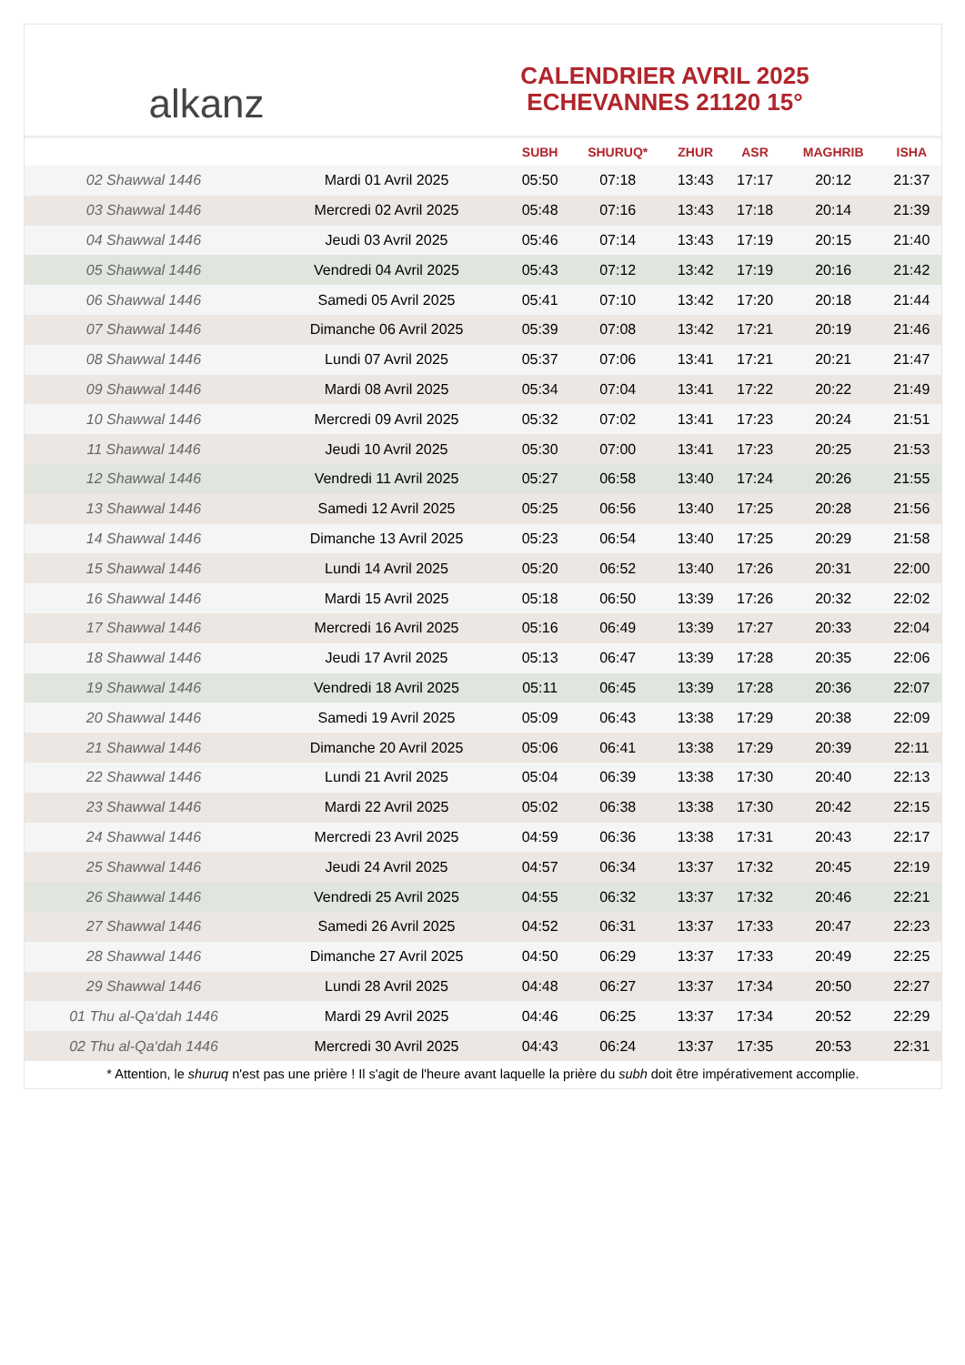alkanz
CALENDRIER AVRIL 2025
ECHEVANNES 21120 15°
| | | SUBH | SHURUQ* | ZHUR | ASR | MAGHRIB | ISHA |
| --- | --- | --- | --- | --- | --- | --- | --- |
| 02 Shawwal 1446 | Mardi 01 Avril 2025 | 05:50 | 07:18 | 13:43 | 17:17 | 20:12 | 21:37 |
| 03 Shawwal 1446 | Mercredi 02 Avril 2025 | 05:48 | 07:16 | 13:43 | 17:18 | 20:14 | 21:39 |
| 04 Shawwal 1446 | Jeudi 03 Avril 2025 | 05:46 | 07:14 | 13:43 | 17:19 | 20:15 | 21:40 |
| 05 Shawwal 1446 | Vendredi 04 Avril 2025 | 05:43 | 07:12 | 13:42 | 17:19 | 20:16 | 21:42 |
| 06 Shawwal 1446 | Samedi 05 Avril 2025 | 05:41 | 07:10 | 13:42 | 17:20 | 20:18 | 21:44 |
| 07 Shawwal 1446 | Dimanche 06 Avril 2025 | 05:39 | 07:08 | 13:42 | 17:21 | 20:19 | 21:46 |
| 08 Shawwal 1446 | Lundi 07 Avril 2025 | 05:37 | 07:06 | 13:41 | 17:21 | 20:21 | 21:47 |
| 09 Shawwal 1446 | Mardi 08 Avril 2025 | 05:34 | 07:04 | 13:41 | 17:22 | 20:22 | 21:49 |
| 10 Shawwal 1446 | Mercredi 09 Avril 2025 | 05:32 | 07:02 | 13:41 | 17:23 | 20:24 | 21:51 |
| 11 Shawwal 1446 | Jeudi 10 Avril 2025 | 05:30 | 07:00 | 13:41 | 17:23 | 20:25 | 21:53 |
| 12 Shawwal 1446 | Vendredi 11 Avril 2025 | 05:27 | 06:58 | 13:40 | 17:24 | 20:26 | 21:55 |
| 13 Shawwal 1446 | Samedi 12 Avril 2025 | 05:25 | 06:56 | 13:40 | 17:25 | 20:28 | 21:56 |
| 14 Shawwal 1446 | Dimanche 13 Avril 2025 | 05:23 | 06:54 | 13:40 | 17:25 | 20:29 | 21:58 |
| 15 Shawwal 1446 | Lundi 14 Avril 2025 | 05:20 | 06:52 | 13:40 | 17:26 | 20:31 | 22:00 |
| 16 Shawwal 1446 | Mardi 15 Avril 2025 | 05:18 | 06:50 | 13:39 | 17:26 | 20:32 | 22:02 |
| 17 Shawwal 1446 | Mercredi 16 Avril 2025 | 05:16 | 06:49 | 13:39 | 17:27 | 20:33 | 22:04 |
| 18 Shawwal 1446 | Jeudi 17 Avril 2025 | 05:13 | 06:47 | 13:39 | 17:28 | 20:35 | 22:06 |
| 19 Shawwal 1446 | Vendredi 18 Avril 2025 | 05:11 | 06:45 | 13:39 | 17:28 | 20:36 | 22:07 |
| 20 Shawwal 1446 | Samedi 19 Avril 2025 | 05:09 | 06:43 | 13:38 | 17:29 | 20:38 | 22:09 |
| 21 Shawwal 1446 | Dimanche 20 Avril 2025 | 05:06 | 06:41 | 13:38 | 17:29 | 20:39 | 22:11 |
| 22 Shawwal 1446 | Lundi 21 Avril 2025 | 05:04 | 06:39 | 13:38 | 17:30 | 20:40 | 22:13 |
| 23 Shawwal 1446 | Mardi 22 Avril 2025 | 05:02 | 06:38 | 13:38 | 17:30 | 20:42 | 22:15 |
| 24 Shawwal 1446 | Mercredi 23 Avril 2025 | 04:59 | 06:36 | 13:38 | 17:31 | 20:43 | 22:17 |
| 25 Shawwal 1446 | Jeudi 24 Avril 2025 | 04:57 | 06:34 | 13:37 | 17:32 | 20:45 | 22:19 |
| 26 Shawwal 1446 | Vendredi 25 Avril 2025 | 04:55 | 06:32 | 13:37 | 17:32 | 20:46 | 22:21 |
| 27 Shawwal 1446 | Samedi 26 Avril 2025 | 04:52 | 06:31 | 13:37 | 17:33 | 20:47 | 22:23 |
| 28 Shawwal 1446 | Dimanche 27 Avril 2025 | 04:50 | 06:29 | 13:37 | 17:33 | 20:49 | 22:25 |
| 29 Shawwal 1446 | Lundi 28 Avril 2025 | 04:48 | 06:27 | 13:37 | 17:34 | 20:50 | 22:27 |
| 01 Thu al-Qa‘dah 1446 | Mardi 29 Avril 2025 | 04:46 | 06:25 | 13:37 | 17:34 | 20:52 | 22:29 |
| 02 Thu al-Qa‘dah 1446 | Mercredi 30 Avril 2025 | 04:43 | 06:24 | 13:37 | 17:35 | 20:53 | 22:31 |
* Attention, le shuruq n'est pas une prière ! Il s'agit de l'heure avant laquelle la prière du subh doit être impérativement accomplie.